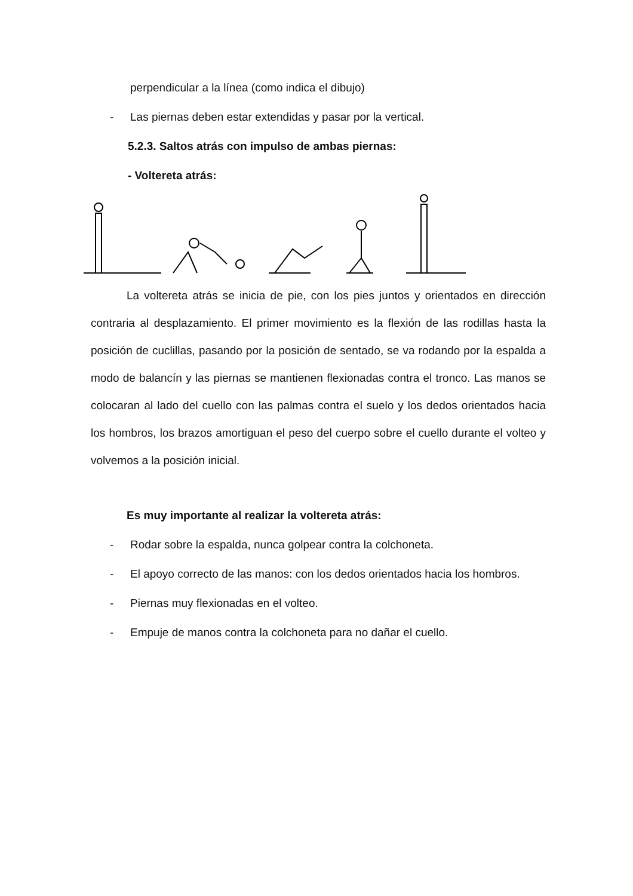perpendicular a la línea (como indica el dibujo)
- Las piernas deben estar extendidas y pasar por la vertical.
5.2.3. Saltos atrás con impulso de ambas piernas:
- Voltereta atrás:
La voltereta atrás se inicia de pie, con los pies juntos y orientados en dirección contraria al desplazamiento. El primer movimiento es la flexión de las rodillas hasta la posición de cuclillas, pasando por la posición de sentado, se va rodando por la espalda a modo de balancín y las piernas se mantienen flexionadas contra el tronco. Las manos se colocaran al lado del cuello con las palmas contra el suelo y los dedos orientados hacia los hombros, los brazos amortiguan el peso del cuerpo sobre el cuello durante el volteo y volvemos a la posición inicial.
Es muy importante al realizar la voltereta atrás:
- Rodar sobre la espalda, nunca golpear contra la colchoneta.
- El apoyo correcto de las manos: con los dedos orientados hacia los hombros.
- Piernas muy flexionadas en el volteo.
- Empuje de manos contra la colchoneta para no dañar el cuello.